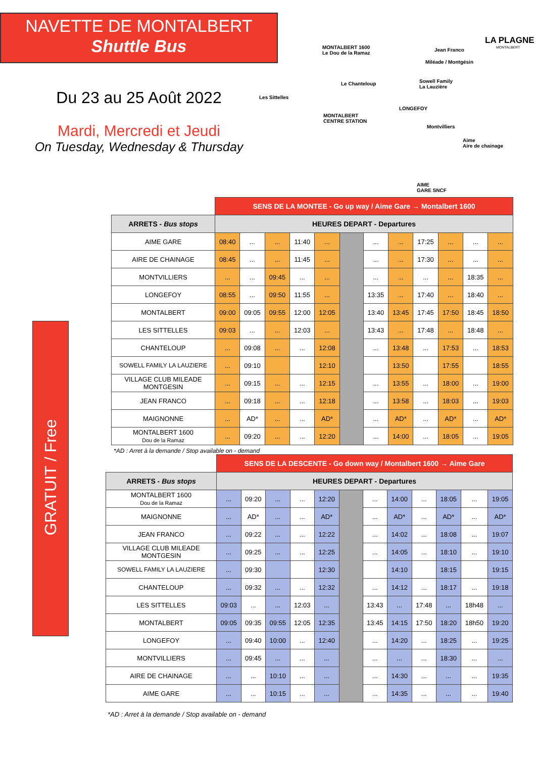NAVETTE DE MONTALBERT
Shuttle Bus
Du 23 au 25 Août 2022
Mardi, Mercredi et Jeudi
On Tuesday, Wednesday & Thursday
MONTALBERT 1600
Le Dou de la Ramaz
Jean Franco
Miléade / Montgésin
Le Chanteloup Sowell Family
La Lauzière
Les Sittelles
LONGEFOY
MONTALBERT
CENTRE STATION
Montvilliers
Aime
Aire de chainage
AIME
GARE SNCF
LA PLAGNE
MONTALBERT
GRATUIT / Free
| | SENS DE LA MONTEE - Go up way / Aime Gare → Montalbert 1600 | | | | | | | | | | | |
| ARRETS - Bus stops | HEURES DEPART - Departures | | | | | | | | | | | |
| AIME GARE | 08:40 | ... | ... | 11:40 | ... | | ... | ... | 17:25 | ... | ... | ... |
| AIRE DE CHAINAGE | 08:45 | ... | ... | 11:45 | ... | | ... | ... | 17:30 | ... | ... | ... |
| MONTVILLIERS | ... | ... | 09:45 | ... | ... | | ... | ... | ... | ... | 18:35 | ... |
| LONGEFOY | 08:55 | ... | 09:50 | 11:55 | ... | | 13:35 | ... | 17:40 | ... | 18:40 | ... |
| MONTALBERT | 09:00 | 09:05 | 09:55 | 12:00 | 12:05 | | 13:40 | 13:45 | 17:45 | 17:50 | 18:45 | 18:50 |
| LES SITTELLES | 09:03 | ... | ... | 12:03 | ... | | 13:43 | ... | 17:48 | ... | 18:48 | ... |
| CHANTELOUP | ... | 09:08 | ... | ... | 12:08 | | ... | 13:48 | ... | 17:53 | ... | 18:53 |
| SOWELL FAMILY LA LAUZIERE | ... | 09:10 | | | 12:10 | | | 13:50 | | 17:55 | | 18:55 |
| VILLAGE CLUB MILEADE MONTGESIN | ... | 09:15 | ... | ... | 12:15 | | ... | 13:55 | ... | 18:00 | ... | 19:00 |
| JEAN FRANCO | ... | 09:18 | ... | ... | 12:18 | | ... | 13:58 | ... | 18:03 | ... | 19:03 |
| MAIGNONNE | ... | AD* | ... | ... | AD* | | ... | AD* | ... | AD* | ... | AD* |
| MONTALBERT 1600 Dou de la Ramaz | ... | 09:20 | ... | ... | 12:20 | | ... | 14:00 | ... | 18:05 | ... | 19:05 |
*AD : Arret à la demande / Stop available on - demand
| | SENS DE LA DESCENTE - Go down way / Montalbert 1600 → Aime Gare | | | | | | | | | | | |
| ARRETS - Bus stops | HEURES DEPART - Departures | | | | | | | | | | | |
| MONTALBERT 1600 Dou de la Ramaz | ... | 09:20 | ... | ... | 12:20 | | ... | 14:00 | ... | 18:05 | ... | 19:05 |
| MAIGNONNE | ... | AD* | ... | ... | AD* | | ... | AD* | ... | AD* | ... | AD* |
| JEAN FRANCO | ... | 09:22 | ... | ... | 12:22 | | ... | 14:02 | ... | 18:08 | ... | 19:07 |
| VILLAGE CLUB MILEADE MONTGESIN | ... | 09:25 | ... | ... | 12:25 | | ... | 14:05 | ... | 18:10 | ... | 19:10 |
| SOWELL FAMILY LA LAUZIERE | ... | 09:30 | | | 12:30 | | | 14:10 | | 18:15 | | 19:15 |
| CHANTELOUP | ... | 09:32 | ... | ... | 12:32 | | ... | 14:12 | ... | 18:17 | ... | 19:18 |
| LES SITTELLES | 09:03 | ... | ... | 12:03 | ... | | 13:43 | ... | 17:48 | ... | 18h48 | ... |
| MONTALBERT | 09:05 | 09:35 | 09:55 | 12:05 | 12:35 | | 13:45 | 14:15 | 17:50 | 18:20 | 18h50 | 19:20 |
| LONGEFOY | ... | 09:40 | 10:00 | ... | 12:40 | | ... | 14:20 | ... | 18:25 | ... | 19:25 |
| MONTVILLIERS | ... | 09:45 | ... | ... | ... | | ... | ... | ... | 18:30 | ... | ... |
| AIRE DE CHAINAGE | ... | ... | 10:10 | ... | ... | | ... | 14:30 | ... | ... | ... | 19:35 |
| AIME GARE | ... | ... | 10:15 | ... | ... | | ... | 14:35 | ... | ... | ... | 19:40 |
*AD : Arret à la demande / Stop available on - demand